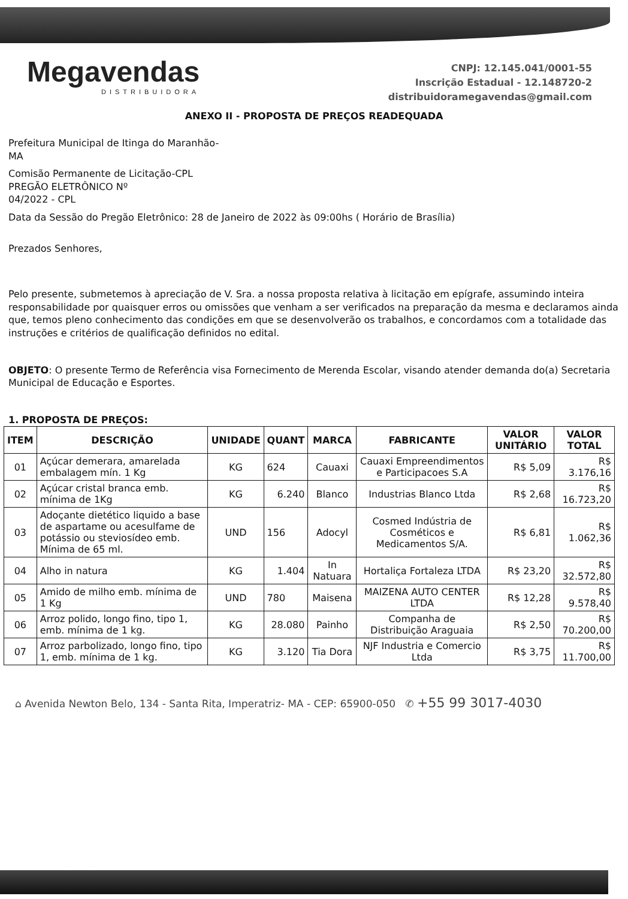Megavendas
DISTRIBUIDORA
CNPJ: 12.145.041/0001-55
Inscrição Estadual - 12.148720-2
distribuidoramegavendas@gmail.com
ANEXO II - PROPOSTA DE PREÇOS READEQUADA
Prefeitura Municipal de Itinga do Maranhão-
MA
Comisão Permanente de Licitação-CPL
PREGÃO ELETRÔNICO Nº
04/2022 - CPL
Data da Sessão do Pregão Eletrônico: 28 de Janeiro de 2022 às 09:00hs ( Horário de Brasília)
Prezados Senhores,
Pelo presente, submetemos à apreciação de V. Sra. a nossa proposta relativa à licitação em epígrafe, assumindo inteira responsabilidade por quaisquer erros ou omissões que venham a ser verificados na preparação da mesma e declaramos ainda que, temos pleno conhecimento das condições em que se desenvolverão os trabalhos, e concordamos com a totalidade das instruções e critérios de qualificação definidos no edital.
OBJETO: O presente Termo de Referência visa Fornecimento de Merenda Escolar, visando atender demanda do(a) Secretaria Municipal de Educação e Esportes.
1. PROPOSTA DE PREÇOS:
| ITEM | DESCRIÇÃO | UNIDADE | QUANT | MARCA | FABRICANTE | VALOR UNITÁRIO | VALOR TOTAL |
| --- | --- | --- | --- | --- | --- | --- | --- |
| 01 | Açúcar demerara, amarelada embalagem mín. 1 Kg | KG | 624 | Cauaxi | Cauaxi Empreendimentos e Participacoes S.A | R$ 5,09 | R$ 3.176,16 |
| 02 | Açúcar cristal branca emb. mínima de 1Kg | KG | 6.240 | Blanco | Industrias Blanco Ltda | R$ 2,68 | R$ 16.723,20 |
| 03 | Adoçante dietético liquido a base de aspartame ou acesulfame de potássio ou steviosídeo emb. Mínima de 65 ml. | UND | 156 | Adocyl | Cosmed Indústria de Cosméticos e Medicamentos S/A. | R$ 6,81 | R$ 1.062,36 |
| 04 | Alho in natura | KG | 1.404 | In Natuara | Hortaliça Fortaleza LTDA | R$ 23,20 | R$ 32.572,80 |
| 05 | Amido de milho emb. mínima de 1 Kg | UND | 780 | Maisena | MAIZENA AUTO CENTER LTDA | R$ 12,28 | R$ 9.578,40 |
| 06 | Arroz polido, longo fino, tipo 1, emb. mínima de 1 kg. | KG | 28.080 | Painho | Companha de Distribuição Araguaia | R$ 2,50 | R$ 70.200,00 |
| 07 | Arroz parbolizado, longo fino, tipo 1, emb. mínima de 1 kg. | KG | 3.120 | Tia Dora | NJF Industria e Comercio Ltda | R$ 3,75 | R$ 11.700,00 |
⌂ Avenida Newton Belo, 134 - Santa Rita, Imperatriz- MA - CEP: 65900-050 ✆ +55 99 3017-4030